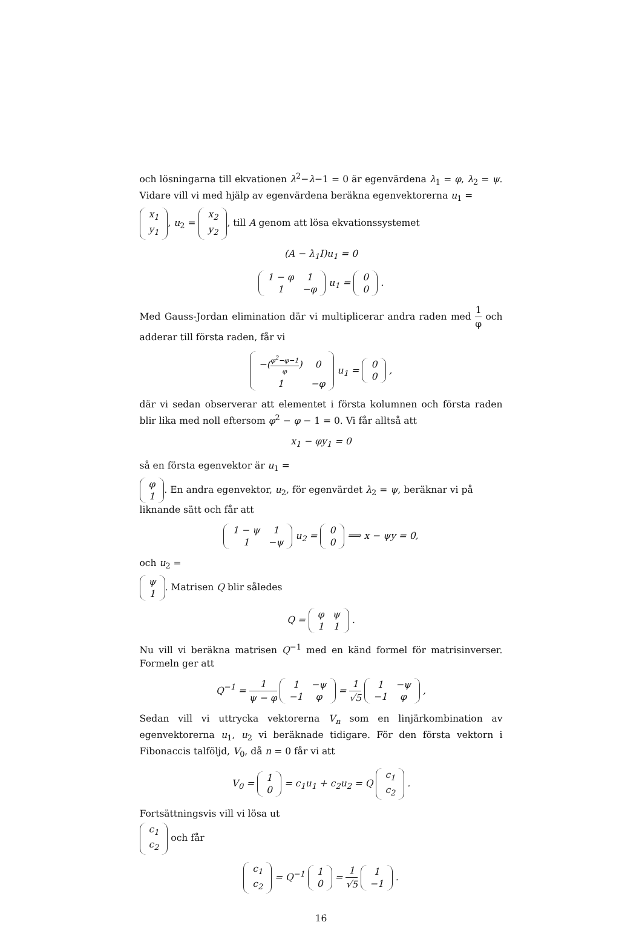och lösningarna till ekvationen λ<sup>2</sup>−λ−1 = 0 är egenvärdena λ<sub>1</sub> = φ, λ<sub>2</sub> = ψ. Vidare vill vi med hjälp av egenvärdena beräkna egenvektorerna u<sub>1</sub> =
| x<sub>1</sub> |
| y<sub>1</sub> |
, u<sub>2</sub> =
| x<sub>2</sub> |
| y<sub>2</sub> |
, till A genom att lösa ekvationssystemet
(A − λ<sub>1</sub>I)u<sub>1</sub> = 0
| 1 − φ | 1 |
| 1 | −φ |
u<sub>1</sub> =
| 0 |
| 0 |
.
Med Gauss-Jordan elimination där vi multiplicerar andra raden med 1 φ och adderar till första raden, får vi
| −( φ<sup>2</sup>−φ−1 φ ) | 0 |
| 1 | −φ |
u<sub>1</sub> =
| 0 |
| 0 |
,
där vi sedan observerar att elementet i första kolumnen och första raden blir lika med noll eftersom φ<sup>2</sup> − φ − 1 = 0. Vi får alltså att
x<sub>1</sub> − φy<sub>1</sub> = 0
så en första egenvektor är u<sub>1</sub> =
| φ |
| 1 |
. En andra egenvektor, u<sub>2</sub>, för egenvärdet λ<sub>2</sub> = ψ, beräknar vi på liknande sätt och får att
| 1 − ψ | 1 |
| 1 | −ψ |
u<sub>2</sub> =
| 0 |
| 0 |
⟹ x − ψy = 0,
och u<sub>2</sub> =
| ψ |
| 1 |
. Matrisen Q blir således
Q =
| φ | ψ |
| 1 | 1 |
.
Nu vill vi beräkna matrisen Q<sup>−1</sup> med en känd formel för matrisinverser. Formeln ger att
Q<sup>−1</sup> = 1 ψ − φ
| 1 | −ψ |
| −1 | φ |
= 1 √5
| 1 | −ψ |
| −1 | φ |
,
Sedan vill vi uttrycka vektorerna V<sub>n</sub> som en linjärkombination av egenvektorerna u<sub>1</sub>, u<sub>2</sub> vi beräknade tidigare. För den första vektorn i Fibonaccis talföljd, V<sub>0</sub>, då n = 0 får vi att
V<sub>0</sub> =
| 1 |
| 0 |
= c<sub>1</sub>u<sub>1</sub> + c<sub>2</sub>u<sub>2</sub> = Q
| c<sub>1</sub> |
| c<sub>2</sub> |
.
Fortsättningsvis vill vi lösa ut
| c<sub>1</sub> |
| c<sub>2</sub> |
och får
| c<sub>1</sub> |
| c<sub>2</sub> |
= Q<sup>−1</sup>
| 1 |
| 0 |
= 1 √5
| 1 |
| −1 |
.
16